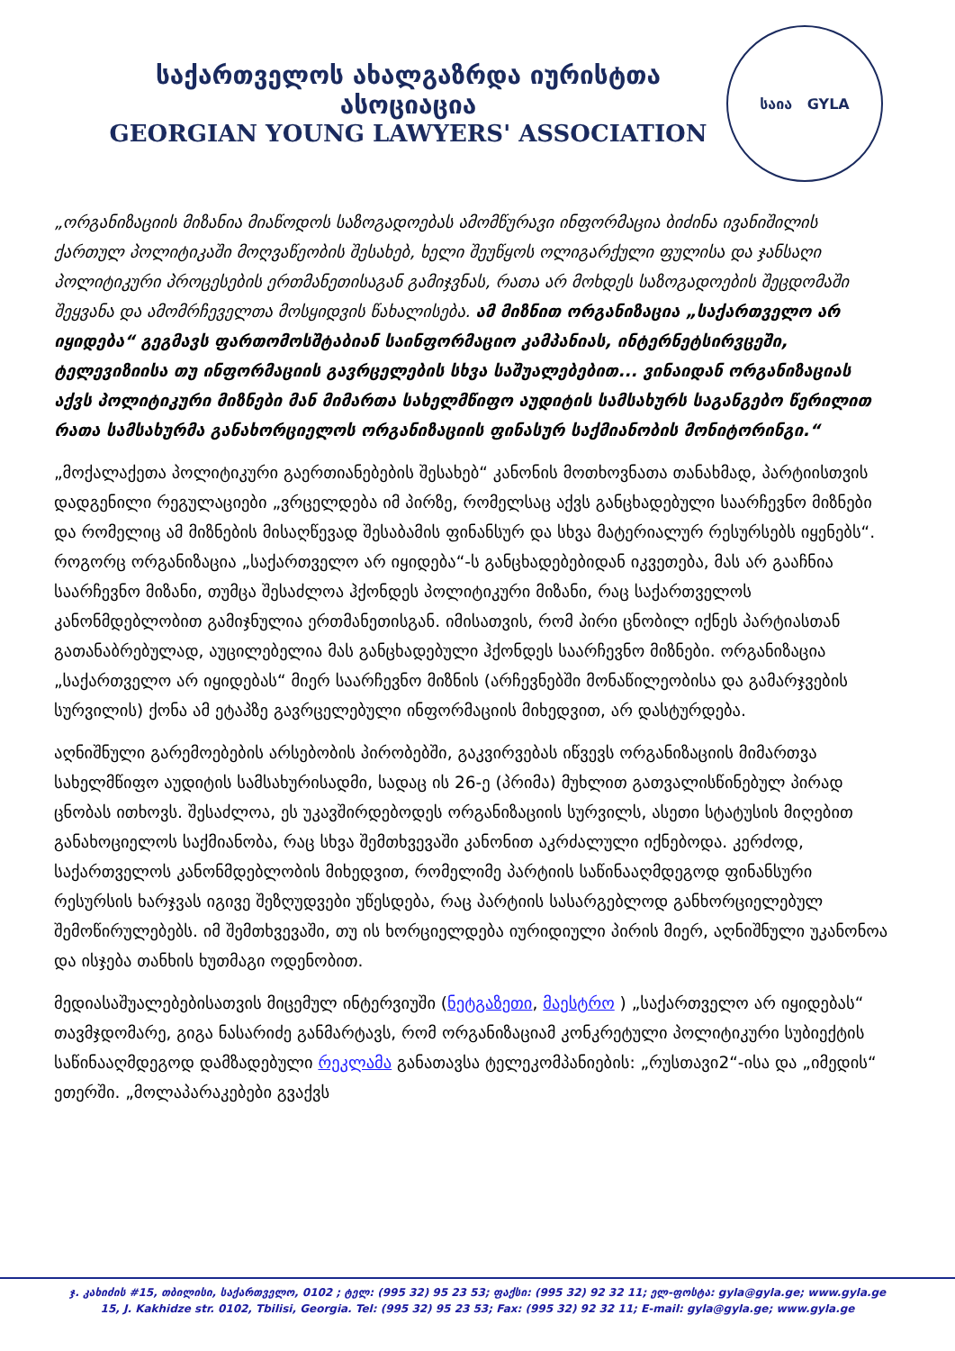საქართველოს ახალგაზრდა იურისტთა ასოციაცია
GEORGIAN YOUNG LAWYERS' ASSOCIATION
საია GYLA
„ორგანიზაციის მიზანია მიაწოდოს საზოგადოებას ამომწურავი ინფორმაცია ბიძინა ივანიშილის ქართულ პოლიტიკაში მოღვაწეობის შესახებ, ხელი შეუწყოს ოლიგარქული ფულისა და ჯანსაღი პოლიტიკური პროცესების ერთმანეთისაგან გამიჯვნას, რათა არ მოხდეს საზოგადოების შეცდომაში შეყვანა და ამომრჩეველთა მოსყიდვის წახალისება. ამ მიზნით ორგანიზაცია „საქართველო არ იყიდება“ გეგმავს ფართომოსშტაბიან საინფორმაციო კამპანიას, ინტერნეტსირვცეში, ტელევიზიისა თუ ინფორმაციის გავრცელების სხვა საშუალებებით... ვინაიდან ორგანიზაციას აქვს პოლიტიკური მიზნები მან მიმართა სახელმწიფო აუდიტის სამსახურს საგანგებო წერილით რათა სამსახურმა განახორციელოს ორგანიზაციის ფინასურ საქმიანობის მონიტორინგი.“
„მოქალაქეთა პოლიტიკური გაერთიანებების შესახებ“ კანონის მოთხოვნათა თანახმად, პარტიისთვის დადგენილი რეგულაციები „ვრცელდება იმ პირზე, რომელსაც აქვს განცხადებული საარჩევნო მიზნები და რომელიც ამ მიზნების მისაღწევად შესაბამის ფინანსურ და სხვა მატერიალურ რესურსებს იყენებს“. როგორც ორგანიზაცია „საქართველო არ იყიდება“-ს განცხადებებიდან იკვეთება, მას არ გააჩნია საარჩევნო მიზანი, თუმცა შესაძლოა ჰქონდეს პოლიტიკური მიზანი, რაც საქართველოს კანონმდებლობით გამიჯნულია ერთმანეთისგან. იმისათვის, რომ პირი ცნობილ იქნეს პარტიასთან გათანაბრებულად, აუცილებელია მას განცხადებული ჰქონდეს საარჩევნო მიზნები. ორგანიზაცია „საქართველო არ იყიდებას“ მიერ საარჩევნო მიზნის (არჩევნებში მონაწილეობისა და გამარჯვების სურვილის) ქონა ამ ეტაპზე გავრცელებული ინფორმაციის მიხედვით, არ დასტურდება.
აღნიშნული გარემოებების არსებობის პირობებში, გაკვირვებას იწვევს ორგანიზაციის მიმართვა სახელმწიფო აუდიტის სამსახურისადმი, სადაც ის 26-ე (პრიმა) მუხლით გათვალისწინებულ პირად ცნობას ითხოვს. შესაძლოა, ეს უკავშირდებოდეს ორგანიზაციის სურვილს, ასეთი სტატუსის მიღებით განახოციელოს საქმიანობა, რაც სხვა შემთხვევაში კანონით აკრძალული იქნებოდა. კერძოდ, საქართველოს კანონმდებლობის მიხედვით, რომელიმე პარტიის საწინააღმდეგოდ ფინანსური რესურსის ხარჯვას იგივე შეზღუდვები უწესდება, რაც პარტიის სასარგებლოდ განხორციელებულ შემოწირულებებს. იმ შემთხვევაში, თუ ის ხორციელდება იურიდიული პირის მიერ, აღნიშნული უკანონოა და ისჯება თანხის ხუთმაგი ოდენობით.
მედიასაშუალებებისათვის მიცემულ ინტერვიუში (ნეტგაზეთი, მაესტრო ) „საქართველო არ იყიდებას“ თავმჯდომარე, გიგა ნასარიძე განმარტავს, რომ ორგანიზაციამ კონკრეტული პოლიტიკური სუბიექტის საწინააღმდეგოდ დამზადებული რეკლამა განათავსა ტელეკომპანიების: „რუსთავი2“-ისა და „იმედის“ ეთერში. „მოლაპარაკებები გვაქვს
ჯ. კახიძის #15, თბილისი, საქართველო, 0102 ; ტელ: (995 32) 95 23 53; ფაქსი: (995 32) 92 32 11; ელ-ფოსტა: gyla@gyla.ge; www.gyla.ge
15, J. Kakhidze str. 0102, Tbilisi, Georgia. Tel: (995 32) 95 23 53; Fax: (995 32) 92 32 11; E-mail: gyla@gyla.ge; www.gyla.ge